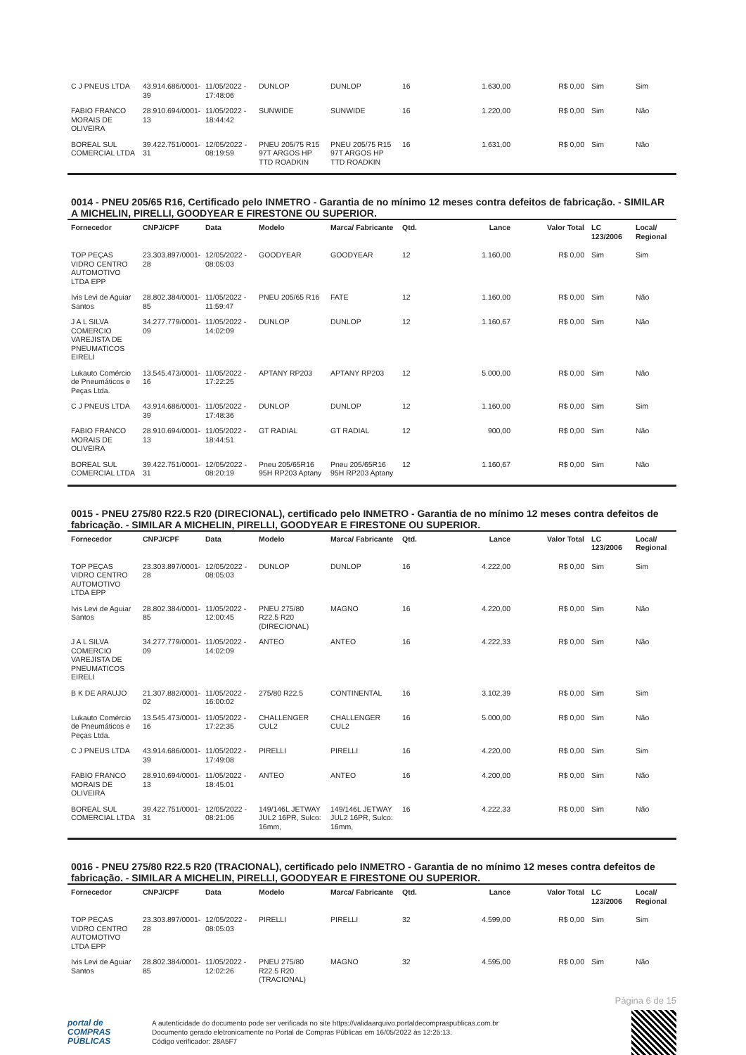| C J PNEUS LTDA | 43.914.686/0001-39 | 11/05/2022 - 17:48:06 | DUNLOP | DUNLOP | 16 | 1.630,00 | R$ 0,00 | Sim | Sim |
| FABIO FRANCO MORAIS DE OLIVEIRA | 28.910.694/0001-13 | 11/05/2022 - 18:44:42 | SUNWIDE | SUNWIDE | 16 | 1.220,00 | R$ 0,00 | Sim | Não |
| BOREAL SUL COMERCIAL LTDA | 39.422.751/0001-31 | 12/05/2022 - 08:19:59 | PNEU 205/75 R15 97T ARGOS HP TTD ROADKIN | PNEU 205/75 R15 97T ARGOS HP TTD ROADKIN | 16 | 1.631,00 | R$ 0,00 | Sim | Não |
0014 - PNEU 205/65 R16, Certificado pelo INMETRO - Garantia de no mínimo 12 meses contra defeitos de fabricação. - SIMILAR A MICHELIN, PIRELLI, GOODYEAR E FIRESTONE OU SUPERIOR.
| Fornecedor | CNPJ/CPF | Data | Modelo | Marca/ Fabricante | Qtd. | Lance | Valor Total | LC 123/2006 | Local/ Regional |
| --- | --- | --- | --- | --- | --- | --- | --- | --- | --- |
| TOP PEÇAS VIDRO CENTRO AUTOMOTIVO LTDA EPP | 23.303.897/0001-28 | 12/05/2022 - 08:05:03 | GOODYEAR | GOODYEAR | 12 | 1.160,00 | R$ 0,00 | Sim | Sim |
| Ivis Levi de Aguiar Santos | 28.802.384/0001-85 | 11/05/2022 - 11:59:47 | PNEU 205/65 R16 | FATE | 12 | 1.160,00 | R$ 0,00 | Sim | Não |
| J A L SILVA COMERCIO VAREJISTA DE PNEUMATICOS EIRELI | 34.277.779/0001-09 | 11/05/2022 - 14:02:09 | DUNLOP | DUNLOP | 12 | 1.160,67 | R$ 0,00 | Sim | Não |
| Lukauto Comércio de Pneumáticos e Peças Ltda. | 13.545.473/0001-16 | 11/05/2022 - 17:22:25 | APTANY RP203 | APTANY RP203 | 12 | 5.000,00 | R$ 0,00 | Sim | Não |
| C J PNEUS LTDA | 43.914.686/0001-39 | 11/05/2022 - 17:48:36 | DUNLOP | DUNLOP | 12 | 1.160,00 | R$ 0,00 | Sim | Sim |
| FABIO FRANCO MORAIS DE OLIVEIRA | 28.910.694/0001-13 | 11/05/2022 - 18:44:51 | GT RADIAL | GT RADIAL | 12 | 900,00 | R$ 0,00 | Sim | Não |
| BOREAL SUL COMERCIAL LTDA | 39.422.751/0001-31 | 12/05/2022 - 08:20:19 | Pneu 205/65R16 95H RP203 Aptany | Pneu 205/65R16 95H RP203 Aptany | 12 | 1.160,67 | R$ 0,00 | Sim | Não |
0015 - PNEU 275/80 R22.5 R20 (DIRECIONAL), certificado pelo INMETRO - Garantia de no mínimo 12 meses contra defeitos de fabricação. - SIMILAR A MICHELIN, PIRELLI, GOODYEAR E FIRESTONE OU SUPERIOR.
| Fornecedor | CNPJ/CPF | Data | Modelo | Marca/ Fabricante | Qtd. | Lance | Valor Total | LC 123/2006 | Local/ Regional |
| --- | --- | --- | --- | --- | --- | --- | --- | --- | --- |
| TOP PEÇAS VIDRO CENTRO AUTOMOTIVO LTDA EPP | 23.303.897/0001-28 | 12/05/2022 - 08:05:03 | DUNLOP | DUNLOP | 16 | 4.222,00 | R$ 0,00 | Sim | Sim |
| Ivis Levi de Aguiar Santos | 28.802.384/0001-85 | 11/05/2022 - 12:00:45 | PNEU 275/80 R22.5 R20 (DIRECIONAL) | MAGNO | 16 | 4.220,00 | R$ 0,00 | Sim | Não |
| J A L SILVA COMERCIO VAREJISTA DE PNEUMATICOS EIRELI | 34.277.779/0001-09 | 11/05/2022 - 14:02:09 | ANTEO | ANTEO | 16 | 4.222,33 | R$ 0,00 | Sim | Não |
| B K DE ARAUJO | 21.307.882/0001-02 | 11/05/2022 - 16:00:02 | 275/80 R22.5 | CONTINENTAL | 16 | 3.102,39 | R$ 0,00 | Sim | Sim |
| Lukauto Comércio de Pneumáticos e Peças Ltda. | 13.545.473/0001-16 | 11/05/2022 - 17:22:35 | CHALLENGER CUL2 | CHALLENGER CUL2 | 16 | 5.000,00 | R$ 0,00 | Sim | Não |
| C J PNEUS LTDA | 43.914.686/0001-39 | 11/05/2022 - 17:49:08 | PIRELLI | PIRELLI | 16 | 4.220,00 | R$ 0,00 | Sim | Sim |
| FABIO FRANCO MORAIS DE OLIVEIRA | 28.910.694/0001-13 | 11/05/2022 - 18:45:01 | ANTEO | ANTEO | 16 | 4.200,00 | R$ 0,00 | Sim | Não |
| BOREAL SUL COMERCIAL LTDA | 39.422.751/0001-31 | 12/05/2022 - 08:21:06 | 149/146L JETWAY JUL2 16PR, Sulco: 16mm, | 149/146L JETWAY JUL2 16PR, Sulco: 16mm, | 16 | 4.222,33 | R$ 0,00 | Sim | Não |
0016 - PNEU 275/80 R22.5 R20 (TRACIONAL), certificado pelo INMETRO - Garantia de no mínimo 12 meses contra defeitos de fabricação. - SIMILAR A MICHELIN, PIRELLI, GOODYEAR E FIRESTONE OU SUPERIOR.
| Fornecedor | CNPJ/CPF | Data | Modelo | Marca/ Fabricante | Qtd. | Lance | Valor Total | LC 123/2006 | Local/ Regional |
| --- | --- | --- | --- | --- | --- | --- | --- | --- | --- |
| TOP PEÇAS VIDRO CENTRO AUTOMOTIVO LTDA EPP | 23.303.897/0001-28 | 12/05/2022 - 08:05:03 | PIRELLI | PIRELLI | 32 | 4.599,00 | R$ 0,00 | Sim | Sim |
| Ivis Levi de Aguiar Santos | 28.802.384/0001-85 | 11/05/2022 - 12:02:26 | PNEU 275/80 R22.5 R20 (TRACIONAL) | MAGNO | 32 | 4.595,00 | R$ 0,00 | Sim | Não |
Página 6 de 15
portal de
COMPRAS
PÚBLICAS
A autenticidade do documento pode ser verificada no site https://validaarquivo.portaldecompraspublicas.com.br
Documento gerado eletronicamente no Portal de Compras Públicas em 16/05/2022 às 12:25:13.
Código verificador: 28A5F7